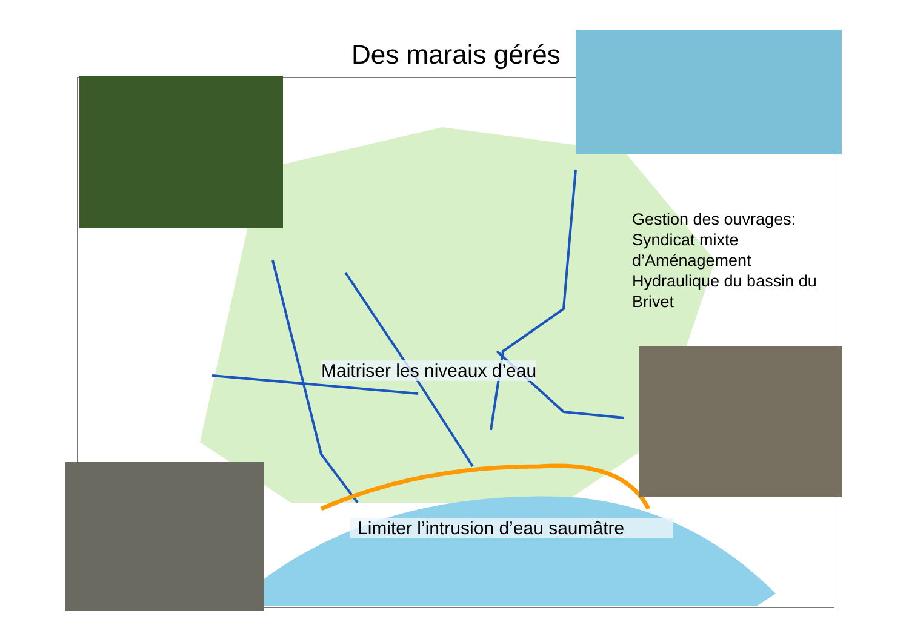Des marais gérés
Gestion des ouvrages:
Syndicat mixte
d’Aménagement
Hydraulique du bassin du
Brivet
Maitriser les niveaux d’eau
Limiter l’intrusion d’eau saumâtre